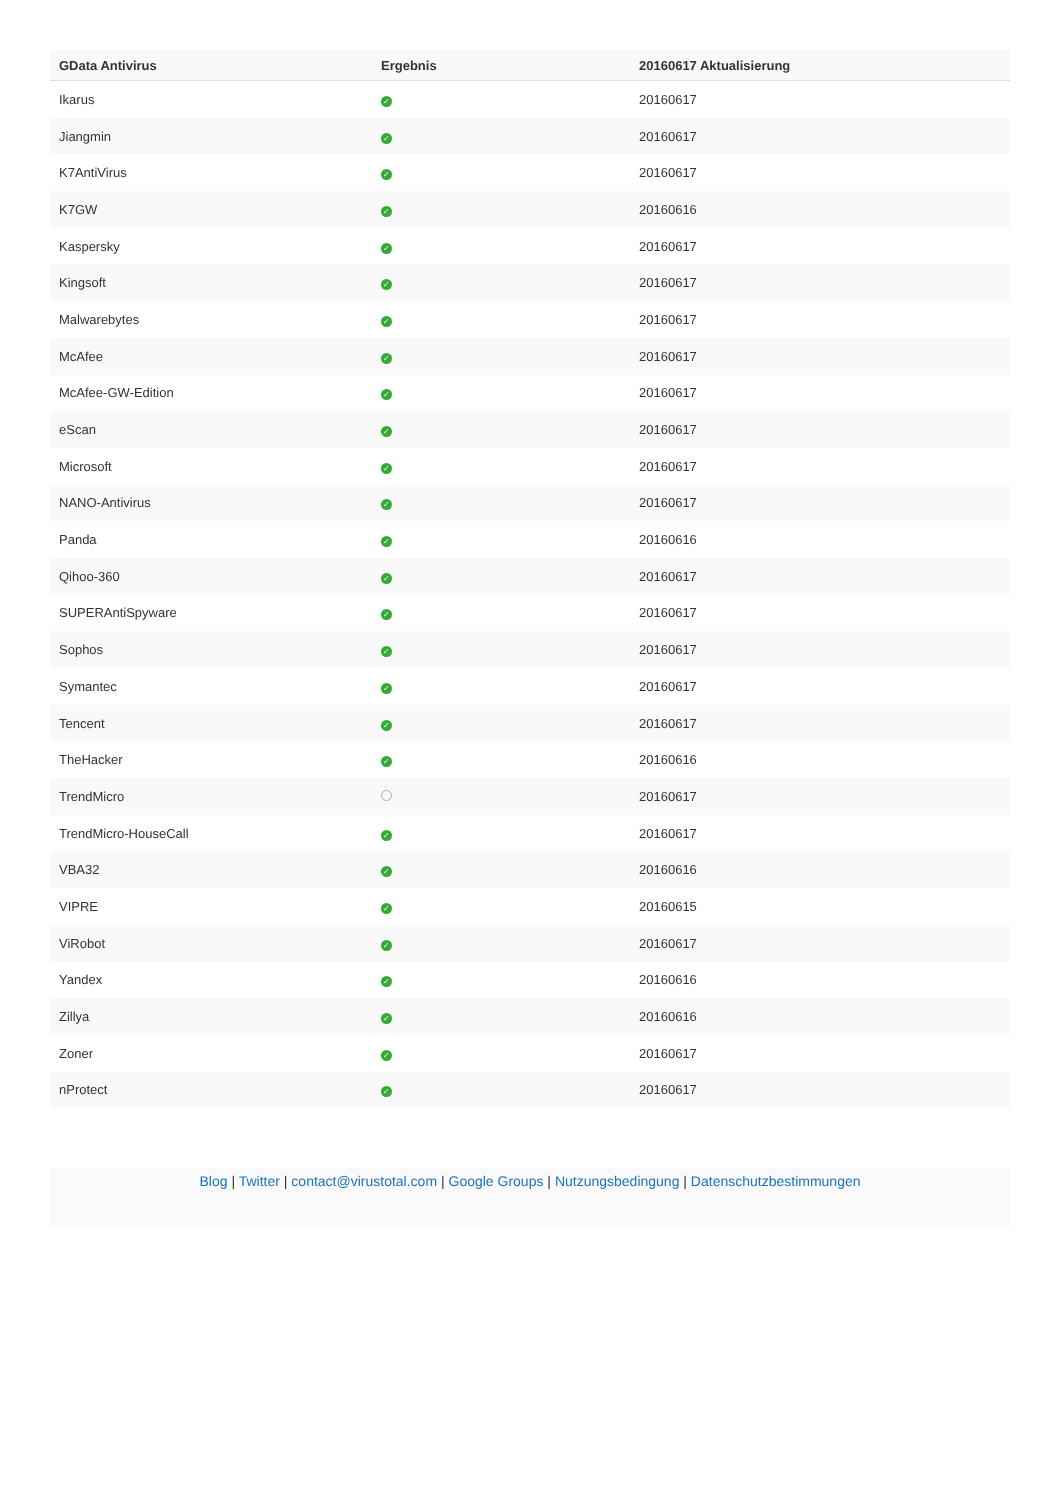| GData Antivirus | Ergebnis | 20160617 Aktualisierung |
| --- | --- | --- |
| Ikarus | ✓ | 20160617 |
| Jiangmin | ✓ | 20160617 |
| K7AntiVirus | ✓ | 20160617 |
| K7GW | ✓ | 20160616 |
| Kaspersky | ✓ | 20160617 |
| Kingsoft | ✓ | 20160617 |
| Malwarebytes | ✓ | 20160617 |
| McAfee | ✓ | 20160617 |
| McAfee-GW-Edition | ✓ | 20160617 |
| eScan | ✓ | 20160617 |
| Microsoft | ✓ | 20160617 |
| NANO-Antivirus | ✓ | 20160617 |
| Panda | ✓ | 20160616 |
| Qihoo-360 | ✓ | 20160617 |
| SUPERAntiSpyware | ✓ | 20160617 |
| Sophos | ✓ | 20160617 |
| Symantec | ✓ | 20160617 |
| Tencent | ✓ | 20160617 |
| TheHacker | ✓ | 20160616 |
| TrendMicro | | 20160617 |
| TrendMicro-HouseCall | ✓ | 20160617 |
| VBA32 | ✓ | 20160616 |
| VIPRE | ✓ | 20160615 |
| ViRobot | ✓ | 20160617 |
| Yandex | ✓ | 20160616 |
| Zillya | ✓ | 20160616 |
| Zoner | ✓ | 20160617 |
| nProtect | ✓ | 20160617 |
Blog | Twitter | contact@virustotal.com | Google Groups | Nutzungsbedingung | Datenschutzbestimmungen